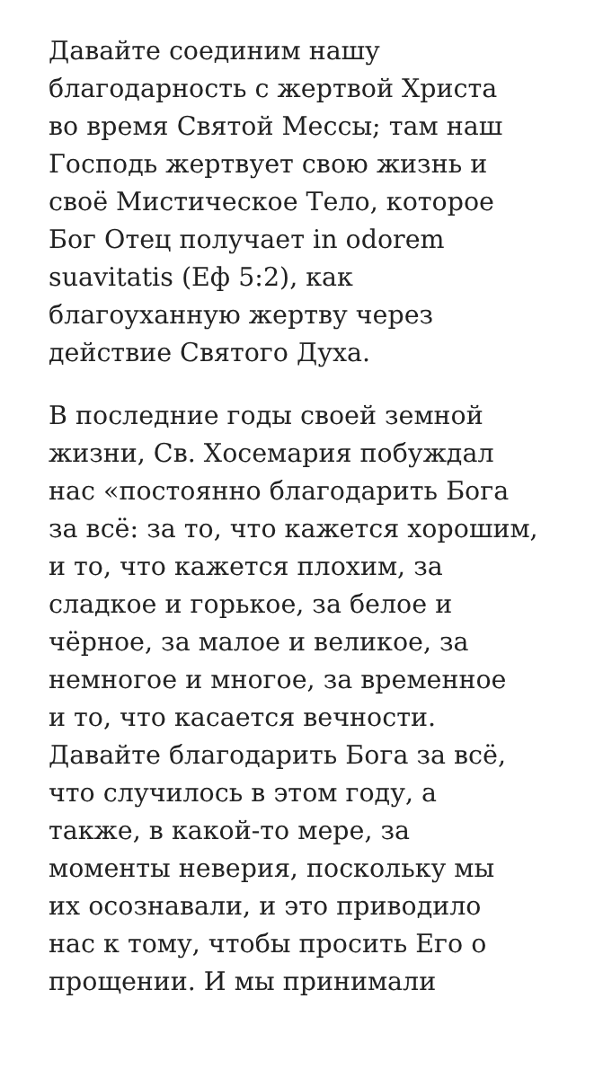Давайте соединим нашу
благодарность с жертвой Христа
во время Святой Мессы; там наш
Господь жертвует свою жизнь и
своё Мистическое Тело, которое
Бог Отец получает in odorem
suavitatis (Еф 5:2), как
благоуханную жертву через
действие Святого Духа.
В последние годы своей земной
жизни, Св. Хосемария побуждал
нас «постоянно благодарить Бога
за всё: за то, что кажется хорошим,
и то, что кажется плохим, за
сладкое и горькое, за белое и
чёрное, за малое и великое, за
немногое и многое, за временное
и то, что касается вечности.
Давайте благодарить Бога за всё,
что случилось в этом году, а
также, в какой-то мере, за
моменты неверия, поскольку мы
их осознавали, и это приводило
нас к тому, чтобы просить Его о
прощении. И мы принимали